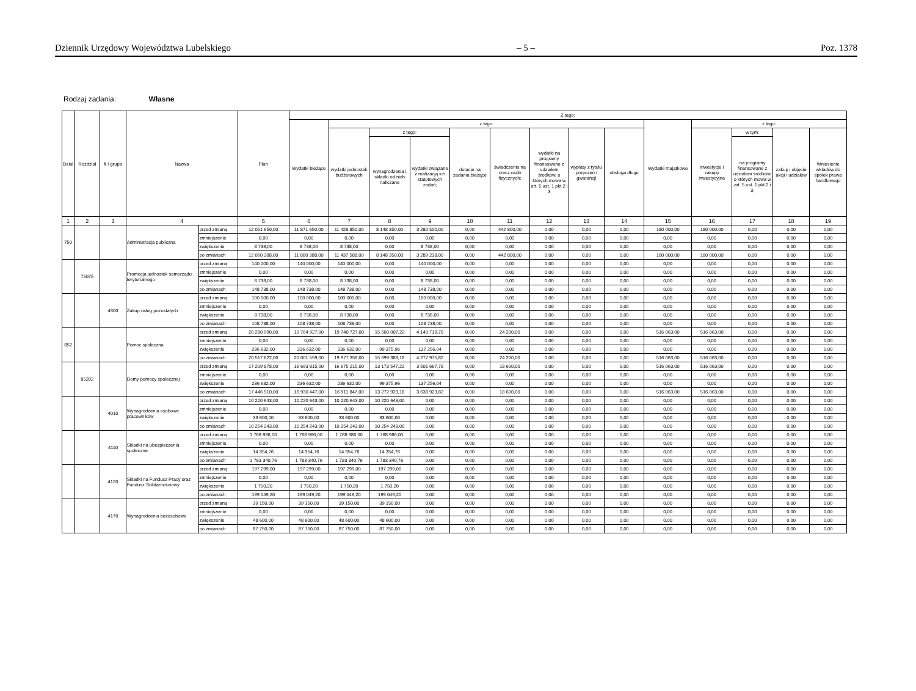Dziennik Urzędowy Województwa Lubelskiego – 5 – Poz. 1378
Rodzaj zadania: Własne
| Dział | Rozdział | § / grupa | Nazwa | | Plan | Z tego: | | | | | | | | | | | | | |
| --- | --- | --- | --- | --- | --- | --- | --- | --- | --- | --- | --- | --- | --- | --- | --- | --- | --- | --- | --- |
| | | | | | | Wydatki bieżące | z tego: | | | | | | | | Wydatki majątkowe | z tego: | | | |
| | | | | | | | wydatki jednostek budżetowych | z tego: | | dotacje na zadania bieżące | świadczenia na rzecz osób fizycznych; | wydatki na programy finansowane z udziałem środków, o których mowa w art. 5 ust. 1 pkt 2 i 3 | wypłaty z tytułu poręczeń i gwarancji | obsługa długu | | inwestycje i zakupy inwestycyjne | w tym: | zakup i objęcie akcji i udziałów | Wniesienie wkładów do spółek prawa handlowego |
| | | | | | | | | wynagrodzenia i składki od nich naliczane | wydatki związane z realizacją ich statutowych zadań; | | | | | | | | na programy finansowane z udziałem środków, o których mowa w art. 5 ust. 1 pkt 2 i 3, | | |
| 1 | 2 | 3 | 4 | | 5 | 6 | 7 | 8 | 9 | 10 | 11 | 12 | 13 | 14 | 15 | 16 | 17 | 18 | 19 |
| 750 | | | Administracja publiczna | przed zmianą | 12 051 650,00 | 11 871 650,00 | 11 428 850,00 | 8 148 350,00 | 3 280 500,00 | 0,00 | 442 800,00 | 0,00 | 0,00 | 0,00 | 180 000,00 | 180 000,00 | 0,00 | 0,00 | 0,00 |
| | | | | zmniejszenie | 0,00 | 0,00 | 0,00 | 0,00 | 0,00 | 0,00 | 0,00 | 0,00 | 0,00 | 0,00 | 0,00 | 0,00 | 0,00 | 0,00 | 0,00 |
| | | | | zwiększenie | 8 738,00 | 8 738,00 | 8 738,00 | 0,00 | 8 738,00 | 0,00 | 0,00 | 0,00 | 0,00 | 0,00 | 0,00 | 0,00 | 0,00 | 0,00 | 0,00 |
| | | | | po zmianach | 12 060 388,00 | 11 880 388,00 | 11 437 588,00 | 8 148 350,00 | 3 289 238,00 | 0,00 | 442 800,00 | 0,00 | 0,00 | 0,00 | 180 000,00 | 180 000,00 | 0,00 | 0,00 | 0,00 |
| | 75075 | | Promocja jednostek samorządu terytorialnego | przed zmianą | 140 000,00 | 140 000,00 | 140 000,00 | 0,00 | 140 000,00 | 0,00 | 0,00 | 0,00 | 0,00 | 0,00 | 0,00 | 0,00 | 0,00 | 0,00 | 0,00 |
| | | | | zmniejszenie | 0,00 | 0,00 | 0,00 | 0,00 | 0,00 | 0,00 | 0,00 | 0,00 | 0,00 | 0,00 | 0,00 | 0,00 | 0,00 | 0,00 | 0,00 |
| | | | | zwiększenie | 8 738,00 | 8 738,00 | 8 738,00 | 0,00 | 8 738,00 | 0,00 | 0,00 | 0,00 | 0,00 | 0,00 | 0,00 | 0,00 | 0,00 | 0,00 | 0,00 |
| | | | | po zmianach | 148 738,00 | 148 738,00 | 148 738,00 | 0,00 | 148 738,00 | 0,00 | 0,00 | 0,00 | 0,00 | 0,00 | 0,00 | 0,00 | 0,00 | 0,00 | 0,00 |
| | | 4300 | Zakup usług pozostałych | przed zmianą | 100 000,00 | 100 000,00 | 100 000,00 | 0,00 | 100 000,00 | 0,00 | 0,00 | 0,00 | 0,00 | 0,00 | 0,00 | 0,00 | 0,00 | 0,00 | 0,00 |
| | | | | zmniejszenie | 0,00 | 0,00 | 0,00 | 0,00 | 0,00 | 0,00 | 0,00 | 0,00 | 0,00 | 0,00 | 0,00 | 0,00 | 0,00 | 0,00 | 0,00 |
| | | | | zwiększenie | 8 738,00 | 8 738,00 | 8 738,00 | 0,00 | 8 738,00 | 0,00 | 0,00 | 0,00 | 0,00 | 0,00 | 0,00 | 0,00 | 0,00 | 0,00 | 0,00 |
| | | | | po zmianach | 108 738,00 | 108 738,00 | 108 738,00 | 0,00 | 108 738,00 | 0,00 | 0,00 | 0,00 | 0,00 | 0,00 | 0,00 | 0,00 | 0,00 | 0,00 | 0,00 |
| 852 | | | Pomoc społeczna | przed zmianą | 20 280 990,00 | 19 764 927,00 | 19 740 727,00 | 15 600 007,22 | 4 140 719,78 | 0,00 | 24 200,00 | 0,00 | 0,00 | 0,00 | 516 063,00 | 516 063,00 | 0,00 | 0,00 | 0,00 |
| | | | | zmniejszenie | 0,00 | 0,00 | 0,00 | 0,00 | 0,00 | 0,00 | 0,00 | 0,00 | 0,00 | 0,00 | 0,00 | 0,00 | 0,00 | 0,00 | 0,00 |
| | | | | zwiększenie | 236 632,00 | 236 632,00 | 236 632,00 | 99 375,96 | 137 256,04 | 0,00 | 0,00 | 0,00 | 0,00 | 0,00 | 0,00 | 0,00 | 0,00 | 0,00 | 0,00 |
| | | | | po zmianach | 20 517 622,00 | 20 001 559,00 | 19 977 359,00 | 15 699 383,18 | 4 277 975,82 | 0,00 | 24 200,00 | 0,00 | 0,00 | 0,00 | 516 063,00 | 516 063,00 | 0,00 | 0,00 | 0,00 |
| | 85202 | | Domy pomocy społecznej | przed zmianą | 17 209 878,00 | 16 693 815,00 | 16 675 215,00 | 13 173 547,22 | 3 501 667,78 | 0,00 | 18 600,00 | 0,00 | 0,00 | 0,00 | 516 063,00 | 516 063,00 | 0,00 | 0,00 | 0,00 |
| | | | | zmniejszenie | 0,00 | 0,00 | 0,00 | 0,00 | 0,00 | 0,00 | 0,00 | 0,00 | 0,00 | 0,00 | 0,00 | 0,00 | 0,00 | 0,00 | 0,00 |
| | | | | zwiększenie | 236 632,00 | 236 632,00 | 236 632,00 | 99 375,96 | 137 256,04 | 0,00 | 0,00 | 0,00 | 0,00 | 0,00 | 0,00 | 0,00 | 0,00 | 0,00 | 0,00 |
| | | | | po zmianach | 17 446 510,00 | 16 930 447,00 | 16 911 847,00 | 13 272 923,18 | 3 638 923,82 | 0,00 | 18 600,00 | 0,00 | 0,00 | 0,00 | 516 063,00 | 516 063,00 | 0,00 | 0,00 | 0,00 |
| | | 4010 | Wynagrodzenia osobowe pracowników | przed zmianą | 10 220 643,00 | 10 220 643,00 | 10 220 643,00 | 10 220 643,00 | 0,00 | 0,00 | 0,00 | 0,00 | 0,00 | 0,00 | 0,00 | 0,00 | 0,00 | 0,00 | 0,00 |
| | | | | zmniejszenie | 0,00 | 0,00 | 0,00 | 0,00 | 0,00 | 0,00 | 0,00 | 0,00 | 0,00 | 0,00 | 0,00 | 0,00 | 0,00 | 0,00 | 0,00 |
| | | | | zwiększenie | 33 600,00 | 33 600,00 | 33 600,00 | 33 600,00 | 0,00 | 0,00 | 0,00 | 0,00 | 0,00 | 0,00 | 0,00 | 0,00 | 0,00 | 0,00 | 0,00 |
| | | | | po zmianach | 10 254 243,00 | 10 254 243,00 | 10 254 243,00 | 10 254 243,00 | 0,00 | 0,00 | 0,00 | 0,00 | 0,00 | 0,00 | 0,00 | 0,00 | 0,00 | 0,00 | 0,00 |
| | | 4110 | Składki na ubezpieczenia społeczne | przed zmianą | 1 768 986,00 | 1 768 986,00 | 1 768 986,00 | 1 768 986,00 | 0,00 | 0,00 | 0,00 | 0,00 | 0,00 | 0,00 | 0,00 | 0,00 | 0,00 | 0,00 | 0,00 |
| | | | | zmniejszenie | 0,00 | 0,00 | 0,00 | 0,00 | 0,00 | 0,00 | 0,00 | 0,00 | 0,00 | 0,00 | 0,00 | 0,00 | 0,00 | 0,00 | 0,00 |
| | | | | zwiększenie | 14 354,76 | 14 354,76 | 14 354,76 | 14 354,76 | 0,00 | 0,00 | 0,00 | 0,00 | 0,00 | 0,00 | 0,00 | 0,00 | 0,00 | 0,00 | 0,00 |
| | | | | po zmianach | 1 783 340,76 | 1 783 340,76 | 1 783 340,76 | 1 783 340,76 | 0,00 | 0,00 | 0,00 | 0,00 | 0,00 | 0,00 | 0,00 | 0,00 | 0,00 | 0,00 | 0,00 |
| | | 4120 | Składki na Fundusz Pracy oraz Fundusz Solidarnościowy | przed zmianą | 197 299,00 | 197 299,00 | 197 299,00 | 197 299,00 | 0,00 | 0,00 | 0,00 | 0,00 | 0,00 | 0,00 | 0,00 | 0,00 | 0,00 | 0,00 | 0,00 |
| | | | | zmniejszenie | 0,00 | 0,00 | 0,00 | 0,00 | 0,00 | 0,00 | 0,00 | 0,00 | 0,00 | 0,00 | 0,00 | 0,00 | 0,00 | 0,00 | 0,00 |
| | | | | zwiększenie | 1 750,20 | 1 750,20 | 1 750,20 | 1 750,20 | 0,00 | 0,00 | 0,00 | 0,00 | 0,00 | 0,00 | 0,00 | 0,00 | 0,00 | 0,00 | 0,00 |
| | | | | po zmianach | 199 049,20 | 199 049,20 | 199 049,20 | 199 049,20 | 0,00 | 0,00 | 0,00 | 0,00 | 0,00 | 0,00 | 0,00 | 0,00 | 0,00 | 0,00 | 0,00 |
| | | 4170 | Wynagrodzenia bezosobowe | przed zmianą | 39 150,00 | 39 150,00 | 39 150,00 | 39 150,00 | 0,00 | 0,00 | 0,00 | 0,00 | 0,00 | 0,00 | 0,00 | 0,00 | 0,00 | 0,00 | 0,00 |
| | | | | zmniejszenie | 0,00 | 0,00 | 0,00 | 0,00 | 0,00 | 0,00 | 0,00 | 0,00 | 0,00 | 0,00 | 0,00 | 0,00 | 0,00 | 0,00 | 0,00 |
| | | | | zwiększenie | 48 600,00 | 48 600,00 | 48 600,00 | 48 600,00 | 0,00 | 0,00 | 0,00 | 0,00 | 0,00 | 0,00 | 0,00 | 0,00 | 0,00 | 0,00 | 0,00 |
| | | | | po zmianach | 87 750,00 | 87 750,00 | 87 750,00 | 87 750,00 | 0,00 | 0,00 | 0,00 | 0,00 | 0,00 | 0,00 | 0,00 | 0,00 | 0,00 | 0,00 | 0,00 |